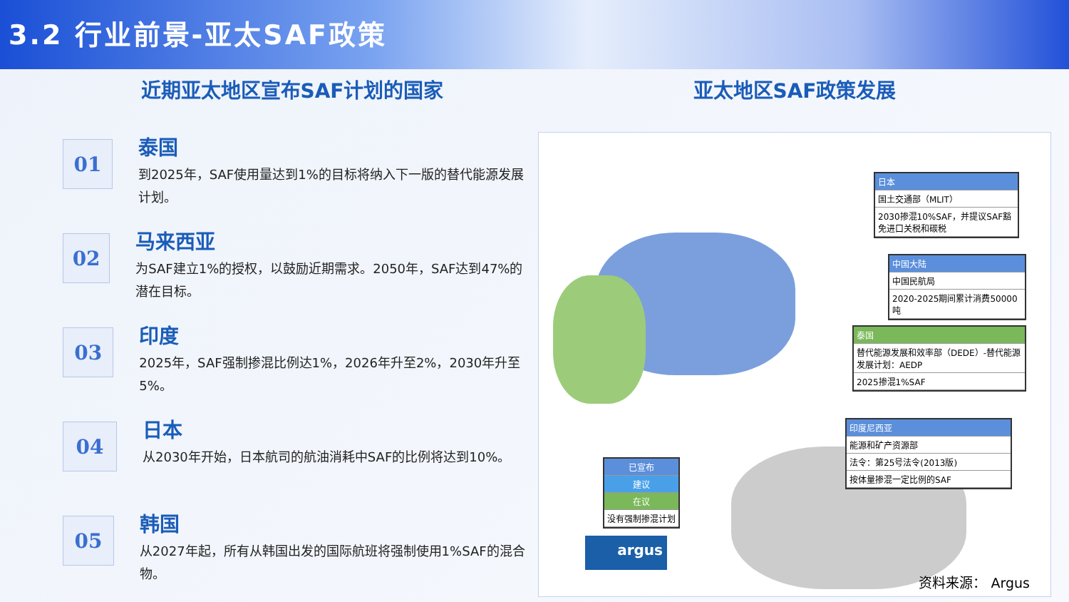3.2 行业前景-亚太SAF政策
近期亚太地区宣布SAF计划的国家
01
泰国
到2025年，SAF使用量达到1%的目标将纳入下一版的替代能源发展计划。
02
马来西亚
为SAF建立1%的授权，以鼓励近期需求。2050年，SAF达到47%的潜在目标。
03
印度
2025年，SAF强制掺混比例达1%，2026年升至2%，2030年升至5%。
04
日本
从2030年开始，日本航司的航油消耗中SAF的比例将达到10%。
05
韩国
从2027年起，所有从韩国出发的国际航班将强制使用1%SAF的混合物。
亚太地区SAF政策发展
日本
国土交通部（MLIT）
2030掺混10%SAF，并提议SAF豁免进口关税和碳税
中国大陆
中国民航局
2020-2025期间累计消费50000吨
泰国
替代能源发展和效率部（DEDE）-替代能源发展计划：AEDP
2025掺混1%SAF
印度尼西亚
能源和矿产资源部
法令：第25号法令(2013版)
按体量掺混一定比例的SAF
已宣布
建议
在议
没有强制掺混计划
argus
资料来源： Argus